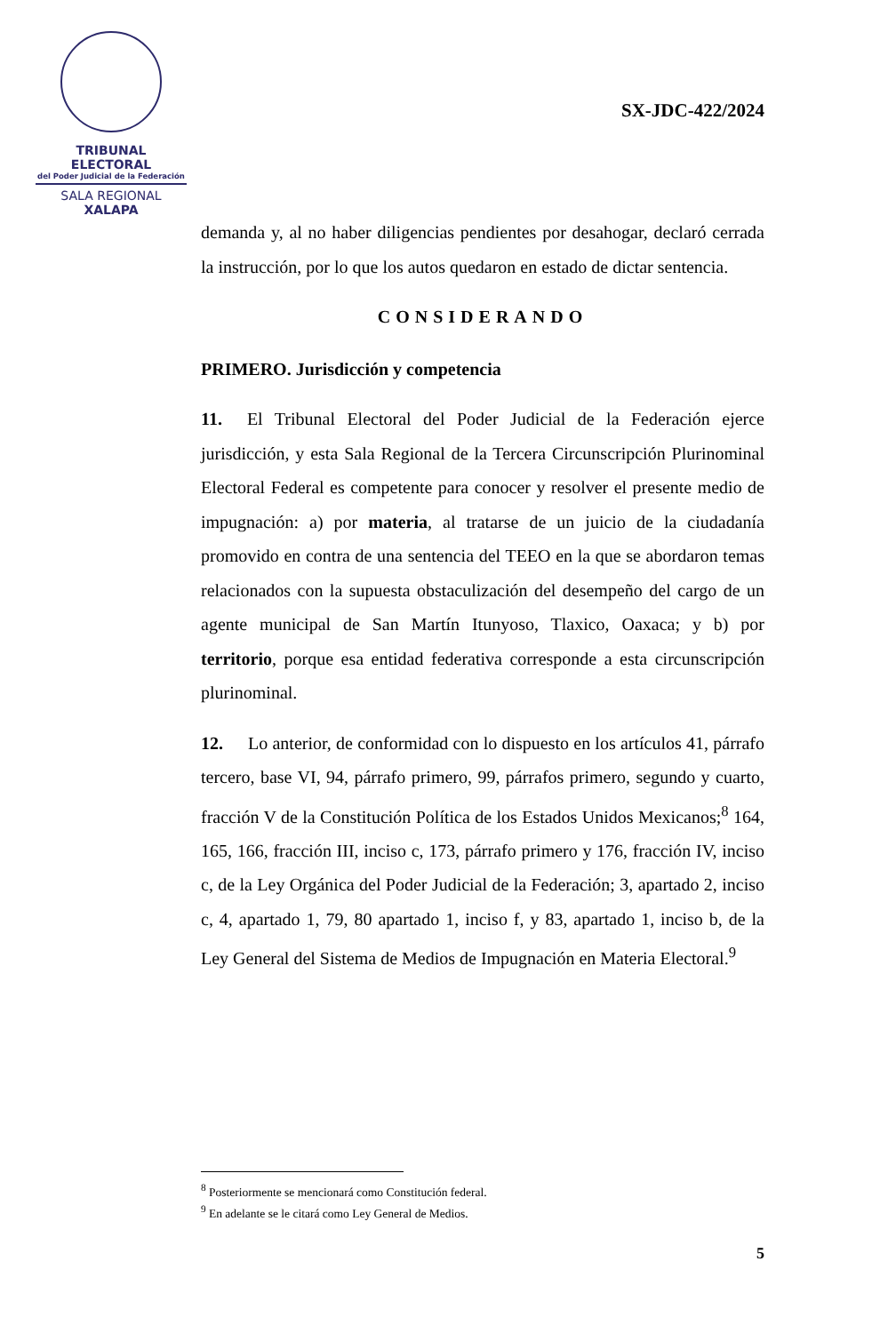TRIBUNAL ELECTORAL
del Poder Judicial de la Federación
SALA REGIONAL
XALAPA
SX-JDC-422/2024
demanda y, al no haber diligencias pendientes por desahogar, declaró cerrada la instrucción, por lo que los autos quedaron en estado de dictar sentencia.
CONSIDERANDO
PRIMERO. Jurisdicción y competencia
11. El Tribunal Electoral del Poder Judicial de la Federación ejerce jurisdicción, y esta Sala Regional de la Tercera Circunscripción Plurinominal Electoral Federal es competente para conocer y resolver el presente medio de impugnación: a) por materia, al tratarse de un juicio de la ciudadanía promovido en contra de una sentencia del TEEO en la que se abordaron temas relacionados con la supuesta obstaculización del desempeño del cargo de un agente municipal de San Martín Itunyoso, Tlaxico, Oaxaca; y b) por territorio, porque esa entidad federativa corresponde a esta circunscripción plurinominal.
12. Lo anterior, de conformidad con lo dispuesto en los artículos 41, párrafo tercero, base VI, 94, párrafo primero, 99, párrafos primero, segundo y cuarto, fracción V de la Constitución Política de los Estados Unidos Mexicanos;<sup>8</sup> 164, 165, 166, fracción III, inciso c, 173, párrafo primero y 176, fracción IV, inciso c, de la Ley Orgánica del Poder Judicial de la Federación; 3, apartado 2, inciso c, 4, apartado 1, 79, 80 apartado 1, inciso f, y 83, apartado 1, inciso b, de la Ley General del Sistema de Medios de Impugnación en Materia Electoral.<sup>9</sup>
<sup>8</sup> Posteriormente se mencionará como Constitución federal.
<sup>9</sup> En adelante se le citará como Ley General de Medios.
5